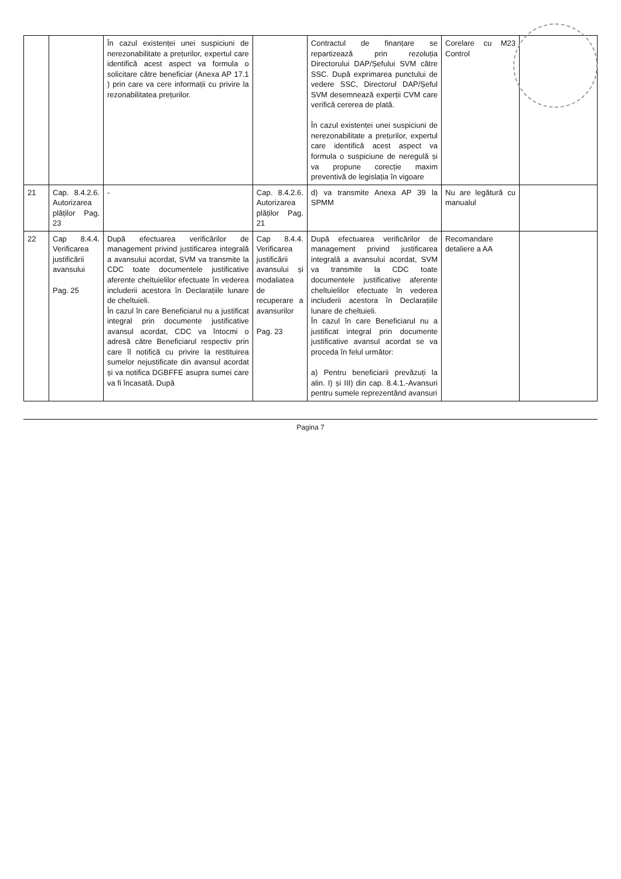| | | În cazul existenței unei suspiciuni de nerezonabilitate a prețurilor, expertul care identifică acest aspect va formula o solicitare către beneficiar (Anexa AP 17.1 ) prin care va cere informații cu privire la rezonabilitatea prețurilor. | | Contractul de finanțare se repartizează prin rezoluția Directorului DAP/Șefului SVM către SSC. După exprimarea punctului de vedere SSC, Directorul DAP/Șeful SVM desemnează experții CVM care verifică cererea de plată. În cazul existenței unei suspiciuni de nerezonabilitate a prețurilor, expertul care identifică acest aspect va formula o suspiciune de neregulă și va propune corecție maxim preventivă de legislația în vigoare | Corelare cu M23 Control | |
| 21 | Cap. 8.4.2.6. Autorizarea plăților Pag. 23 | - | Cap. 8.4.2.6. Autorizarea plăților Pag. 21 | d) va transmite Anexa AP 39 la SPMM | Nu are legătură cu manualul | |
| 22 | Cap 8.4.4. Verificarea justificării avansului Pag. 25 | După efectuarea verificărilor de management privind justificarea integrală a avansului acordat, SVM va transmite la CDC toate documentele justificative aferente cheltuielilor efectuate în vederea includerii acestora în Declarațiile lunare de cheltuieli. În cazul în care Beneficiarul nu a justificat integral prin documente justificative avansul acordat, CDC va întocmi o adresă către Beneficiarul respectiv prin care îl notifică cu privire la restituirea sumelor nejustificate din avansul acordat și va notifica DGBFFE asupra sumei care va fi încasată. După | Cap 8.4.4. Verificarea justificării avansului și modaliatea de recuperare a avansurilor Pag. 23 | După efectuarea verificărilor de management privind justificarea integrală a avansului acordat, SVM va transmite la CDC toate documentele justificative aferente cheltuielilor efectuate în vederea includerii acestora în Declarațiile lunare de cheltuieli. În cazul în care Beneficiarul nu a justificat integral prin documente justificative avansul acordat se va proceda în felul următor: a) Pentru beneficiarii prevăzuți la alin. I) și III) din cap. 8.4.1.-Avansuri pentru sumele reprezentând avansuri | Recomandare detaliere a AA | |
Pagina 7